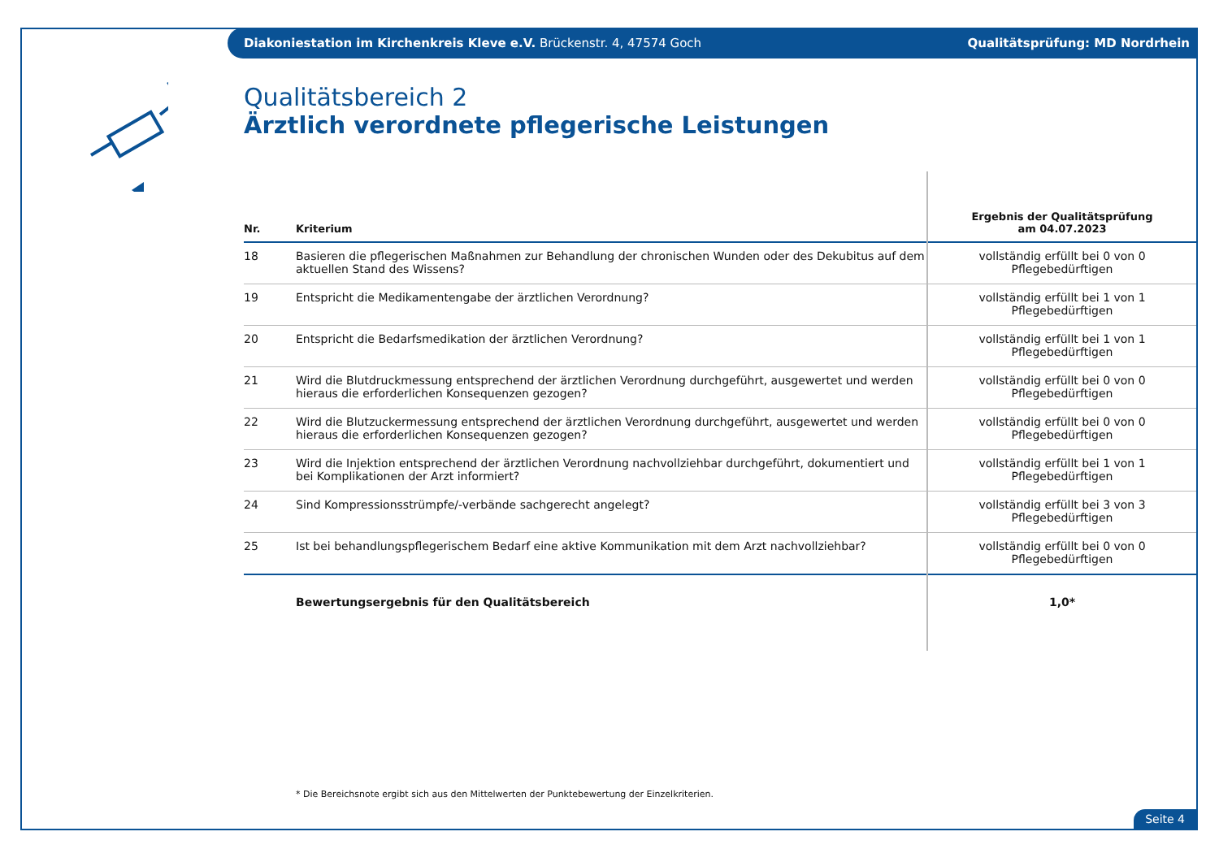Diakoniestation im Kirchenkreis Kleve e.V. Brückenstr. 4, 47574 Goch Qualitätsprüfung: MD Nordrhein
Qualitätsbereich 2
Ärztlich verordnete pflegerische Leistungen
| Nr. | Kriterium | Ergebnis der Qualitätsprüfung am 04.07.2023 |
| --- | --- | --- |
| 18 | Basieren die pflegerischen Maßnahmen zur Behandlung der chronischen Wunden oder des Dekubitus auf dem aktuellen Stand des Wissens? | vollständig erfüllt bei 0 von 0 Pflegebedürftigen |
| 19 | Entspricht die Medikamentengabe der ärztlichen Verordnung? | vollständig erfüllt bei 1 von 1 Pflegebedürftigen |
| 20 | Entspricht die Bedarfsmedikation der ärztlichen Verordnung? | vollständig erfüllt bei 1 von 1 Pflegebedürftigen |
| 21 | Wird die Blutdruckmessung entsprechend der ärztlichen Verordnung durchgeführt, ausgewertet und werden hieraus die erforderlichen Konsequenzen gezogen? | vollständig erfüllt bei 0 von 0 Pflegebedürftigen |
| 22 | Wird die Blutzuckermessung entsprechend der ärztlichen Verordnung durchgeführt, ausgewertet und werden hieraus die erforderlichen Konsequenzen gezogen? | vollständig erfüllt bei 0 von 0 Pflegebedürftigen |
| 23 | Wird die Injektion entsprechend der ärztlichen Verordnung nachvollziehbar durchgeführt, dokumentiert und bei Komplikationen der Arzt informiert? | vollständig erfüllt bei 1 von 1 Pflegebedürftigen |
| 24 | Sind Kompressionsstrümpfe/-verbände sachgerecht angelegt? | vollständig erfüllt bei 3 von 3 Pflegebedürftigen |
| 25 | Ist bei behandlungspflegerischem Bedarf eine aktive Kommunikation mit dem Arzt nachvollziehbar? | vollständig erfüllt bei 0 von 0 Pflegebedürftigen |
| | Bewertungsergebnis für den Qualitätsbereich | 1,0* |
* Die Bereichsnote ergibt sich aus den Mittelwerten der Punktebewertung der Einzelkriterien.
Seite 4